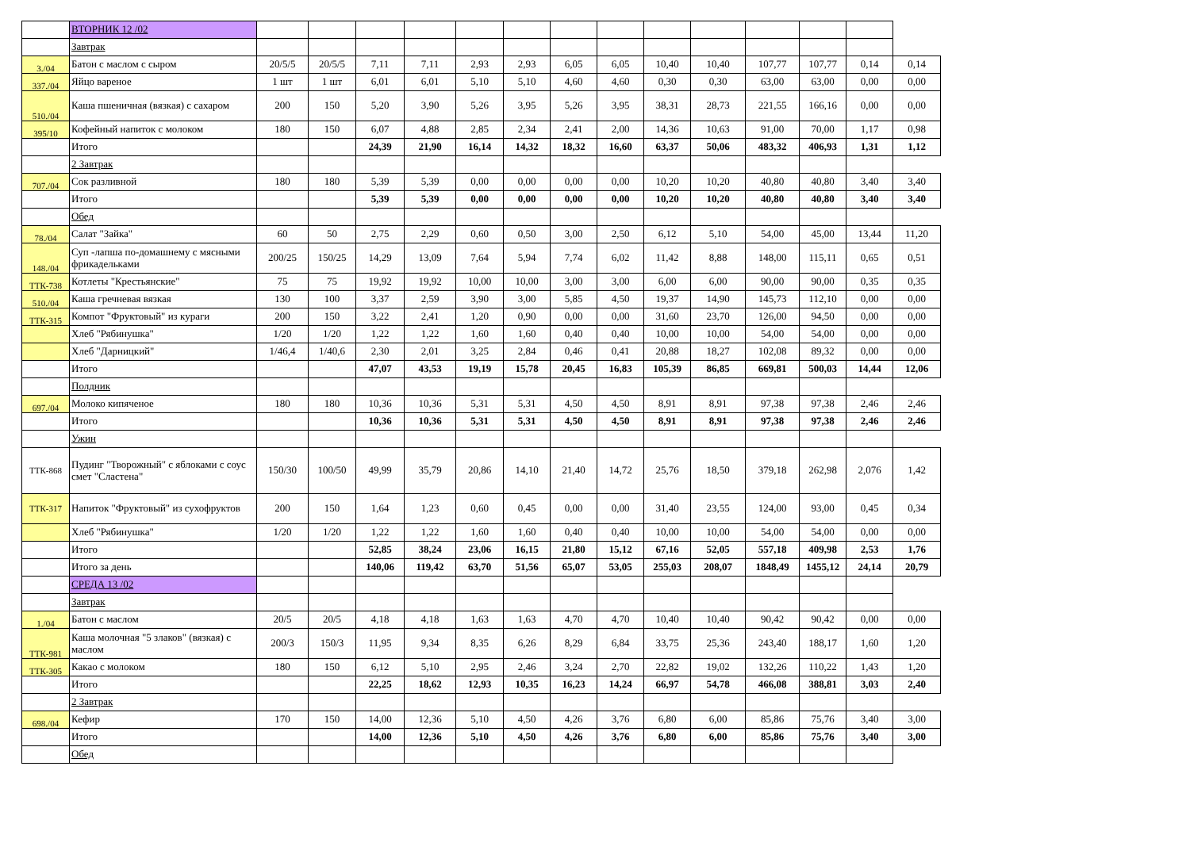| | ВТОРНИК 12 /02 | | | | | | | | | | | | | | |
| | Завтрак | | | | | | | | | | | | | | |
| 3./04 | Батон с маслом с сыром | 20/5/5 | 20/5/5 | 7,11 | 7,11 | 2,93 | 2,93 | 6,05 | 6,05 | 10,40 | 10,40 | 107,77 | 107,77 | 0,14 | 0,14 |
| 337./04 | Яйцо вареное | 1 шт | 1 шт | 6,01 | 6,01 | 5,10 | 5,10 | 4,60 | 4,60 | 0,30 | 0,30 | 63,00 | 63,00 | 0,00 | 0,00 |
| 510./04 | Каша пшеничная (вязкая) с сахаром | 200 | 150 | 5,20 | 3,90 | 5,26 | 3,95 | 5,26 | 3,95 | 38,31 | 28,73 | 221,55 | 166,16 | 0,00 | 0,00 |
| 395/10 | Кофейный напиток с молоком | 180 | 150 | 6,07 | 4,88 | 2,85 | 2,34 | 2,41 | 2,00 | 14,36 | 10,63 | 91,00 | 70,00 | 1,17 | 0,98 |
| | Итого | | | 24,39 | 21,90 | 16,14 | 14,32 | 18,32 | 16,60 | 63,37 | 50,06 | 483,32 | 406,93 | 1,31 | 1,12 |
| | 2 Завтрак | | | | | | | | | | | | | | |
| 707./04 | Сок разливной | 180 | 180 | 5,39 | 5,39 | 0,00 | 0,00 | 0,00 | 0,00 | 10,20 | 10,20 | 40,80 | 40,80 | 3,40 | 3,40 |
| | Итого | | | 5,39 | 5,39 | 0,00 | 0,00 | 0,00 | 0,00 | 10,20 | 10,20 | 40,80 | 40,80 | 3,40 | 3,40 |
| | Обед | | | | | | | | | | | | | | |
| 78./04 | Салат "Зайка" | 60 | 50 | 2,75 | 2,29 | 0,60 | 0,50 | 3,00 | 2,50 | 6,12 | 5,10 | 54,00 | 45,00 | 13,44 | 11,20 |
| 148./04 | Суп -лапша по-домашнему с мясными фрикадельками | 200/25 | 150/25 | 14,29 | 13,09 | 7,64 | 5,94 | 7,74 | 6,02 | 11,42 | 8,88 | 148,00 | 115,11 | 0,65 | 0,51 |
| ТТК-738 | Котлеты "Крестьянские" | 75 | 75 | 19,92 | 19,92 | 10,00 | 10,00 | 3,00 | 3,00 | 6,00 | 6,00 | 90,00 | 90,00 | 0,35 | 0,35 |
| 510./04 | Каша гречневая вязкая | 130 | 100 | 3,37 | 2,59 | 3,90 | 3,00 | 5,85 | 4,50 | 19,37 | 14,90 | 145,73 | 112,10 | 0,00 | 0,00 |
| ТТК-315 | Компот "Фруктовый" из кураги | 200 | 150 | 3,22 | 2,41 | 1,20 | 0,90 | 0,00 | 0,00 | 31,60 | 23,70 | 126,00 | 94,50 | 0,00 | 0,00 |
| | Хлеб "Рябинушка" | 1/20 | 1/20 | 1,22 | 1,22 | 1,60 | 1,60 | 0,40 | 0,40 | 10,00 | 10,00 | 54,00 | 54,00 | 0,00 | 0,00 |
| | Хлеб "Дарницкий" | 1/46,4 | 1/40,6 | 2,30 | 2,01 | 3,25 | 2,84 | 0,46 | 0,41 | 20,88 | 18,27 | 102,08 | 89,32 | 0,00 | 0,00 |
| | Итого | | | 47,07 | 43,53 | 19,19 | 15,78 | 20,45 | 16,83 | 105,39 | 86,85 | 669,81 | 500,03 | 14,44 | 12,06 |
| | Полдник | | | | | | | | | | | | | | |
| 697./04 | Молоко кипяченое | 180 | 180 | 10,36 | 10,36 | 5,31 | 5,31 | 4,50 | 4,50 | 8,91 | 8,91 | 97,38 | 97,38 | 2,46 | 2,46 |
| | Итого | | | 10,36 | 10,36 | 5,31 | 5,31 | 4,50 | 4,50 | 8,91 | 8,91 | 97,38 | 97,38 | 2,46 | 2,46 |
| | Ужин | | | | | | | | | | | | | | |
| ТТК-868 | Пудинг "Творожный" с яблоками с соус смет "Сластена" | 150/30 | 100/50 | 49,99 | 35,79 | 20,86 | 14,10 | 21,40 | 14,72 | 25,76 | 18,50 | 379,18 | 262,98 | 2,076 | 1,42 |
| ТТК-317 | Напиток "Фруктовый" из сухофруктов | 200 | 150 | 1,64 | 1,23 | 0,60 | 0,45 | 0,00 | 0,00 | 31,40 | 23,55 | 124,00 | 93,00 | 0,45 | 0,34 |
| | Хлеб "Рябинушка" | 1/20 | 1/20 | 1,22 | 1,22 | 1,60 | 1,60 | 0,40 | 0,40 | 10,00 | 10,00 | 54,00 | 54,00 | 0,00 | 0,00 |
| | Итого | | | 52,85 | 38,24 | 23,06 | 16,15 | 21,80 | 15,12 | 67,16 | 52,05 | 557,18 | 409,98 | 2,53 | 1,76 |
| | Итого за день | | | 140,06 | 119,42 | 63,70 | 51,56 | 65,07 | 53,05 | 255,03 | 208,07 | 1848,49 | 1455,12 | 24,14 | 20,79 |
| | СРЕДА 13 /02 | | | | | | | | | | | | | | |
| | Завтрак | | | | | | | | | | | | | | |
| 1./04 | Батон с маслом | 20/5 | 20/5 | 4,18 | 4,18 | 1,63 | 1,63 | 4,70 | 4,70 | 10,40 | 10,40 | 90,42 | 90,42 | 0,00 | 0,00 |
| ТТК-981 | Каша молочная "5 злаков" (вязкая) с маслом | 200/3 | 150/3 | 11,95 | 9,34 | 8,35 | 6,26 | 8,29 | 6,84 | 33,75 | 25,36 | 243,40 | 188,17 | 1,60 | 1,20 |
| ТТК-305 | Какао с молоком | 180 | 150 | 6,12 | 5,10 | 2,95 | 2,46 | 3,24 | 2,70 | 22,82 | 19,02 | 132,26 | 110,22 | 1,43 | 1,20 |
| | Итого | | | 22,25 | 18,62 | 12,93 | 10,35 | 16,23 | 14,24 | 66,97 | 54,78 | 466,08 | 388,81 | 3,03 | 2,40 |
| | 2 Завтрак | | | | | | | | | | | | | | |
| 698./04 | Кефир | 170 | 150 | 14,00 | 12,36 | 5,10 | 4,50 | 4,26 | 3,76 | 6,80 | 6,00 | 85,86 | 75,76 | 3,40 | 3,00 |
| | Итого | | | 14,00 | 12,36 | 5,10 | 4,50 | 4,26 | 3,76 | 6,80 | 6,00 | 85,86 | 75,76 | 3,40 | 3,00 |
| | Обед | | | | | | | | | | | | | | |